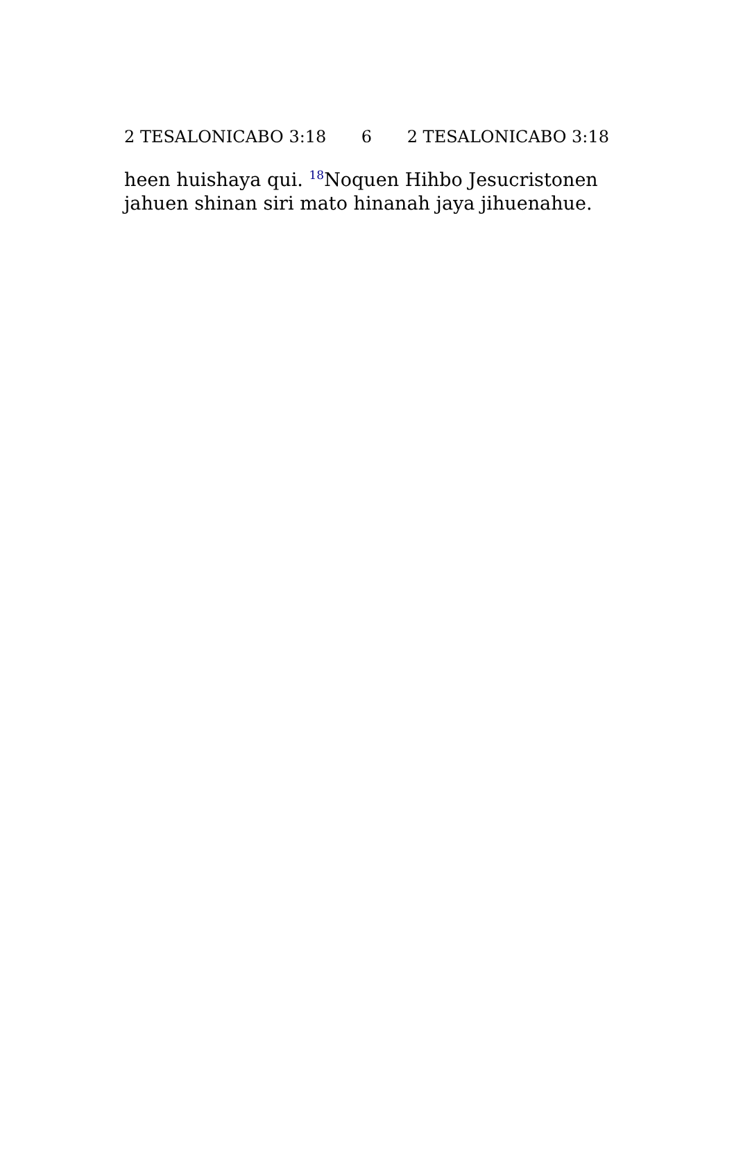2 TESALONICABO 3:18 6 2 TESALONICABO 3:18
heen huishaya qui. <sup>18</sup>Noquen Hihbo Jesucristonen jahuen shinan siri mato hinanah jaya jihuenahue.